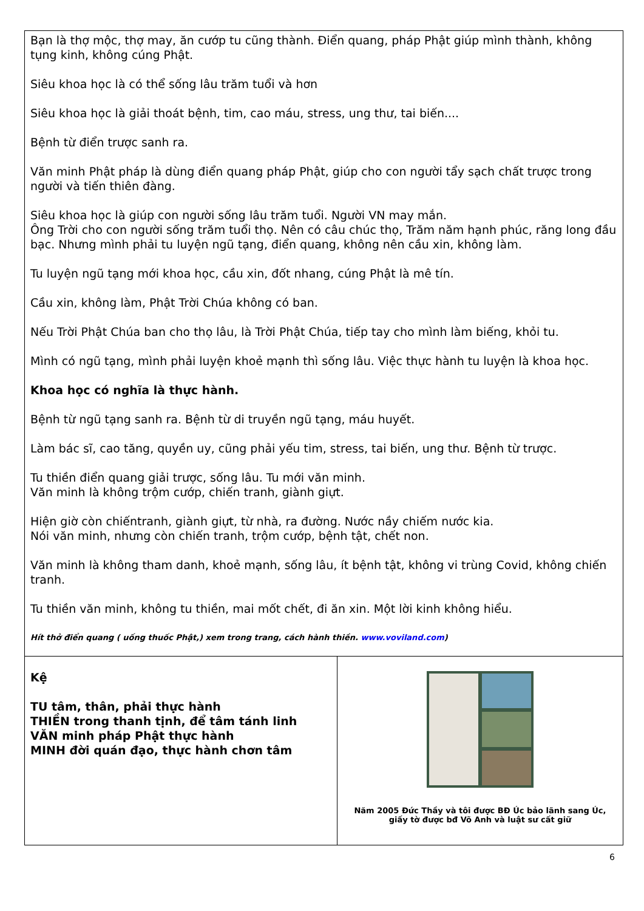Bạn là thợ mộc, thợ may, ăn cướp tu cũng thành. Điển quang, pháp Phật giúp mình thành, không tụng kinh, không cúng Phật.
Siêu khoa học là có thể sống lâu trăm tuổi và hơn
Siêu khoa học là giải thoát bệnh, tim, cao máu, stress, ung thư, tai biến....
Bệnh từ điển trược sanh ra.
Văn minh Phật pháp là dùng điển quang pháp Phật, giúp cho con người tẩy sạch chất trược trong người và tiến thiên đàng.
Siêu khoa học là giúp con người sống lâu trăm tuổi. Người VN may mắn.
Ông Trời cho con người sống trăm tuổi thọ. Nên có câu chúc thọ, Trăm năm hạnh phúc, răng long đầu bạc. Nhưng mình phải tu luyện ngũ tạng, điển quang, không nên cầu xin, không làm.
Tu luyện ngũ tạng mới khoa học, cầu xin, đốt nhang, cúng Phật là mê tín.
Cầu xin, không làm, Phật Trời Chúa không có ban.
Nếu Trời Phật Chúa ban cho thọ lâu, là Trời Phật Chúa, tiếp tay cho mình làm biếng, khỏi tu.
Mình có ngũ tạng, mình phải luyện khoẻ mạnh thì sống lâu. Việc thực hành tu luyện là khoa học.
Khoa học có nghĩa là thực hành.
Bệnh từ ngũ tạng sanh ra. Bệnh từ di truyền ngũ tạng, máu huyết.
Làm bác sĩ, cao tăng, quyền uy, cũng phải yếu tim, stress, tai biến, ung thư. Bệnh từ trược.
Tu thiền điển quang giải trược, sống lâu. Tu mới văn minh.
Văn minh là không trộm cướp, chiến tranh, giành giựt.
Hiện giờ còn chiếntranh, giành giựt, từ nhà, ra đường. Nước nầy chiếm nước kia.
Nói văn minh, nhưng còn chiến tranh, trộm cướp, bệnh tật, chết non.
Văn minh là không tham danh, khoẻ mạnh, sống lâu, ít bệnh tật, không vi trùng Covid, không chiến tranh.
Tu thiền văn minh, không tu thiền, mai mốt chết, đi ăn xin. Một lời kinh không hiểu.
Hít thở điển quang ( uống thuốc Phật,) xem trong trang, cách hành thiền. www.voviland.com)
Kệ
TU tâm, thân, phải thực hành
THIỀN trong thanh tịnh, để tâm tánh linh
VĂN minh pháp Phật thực hành
MINH đời quán đạo, thực hành chơn tâm
Năm 2005 Đức Thầy và tôi được BĐ Úc bảo lãnh sang Úc,
giấy tờ được bđ Võ Anh và luật sư cất giữ
6